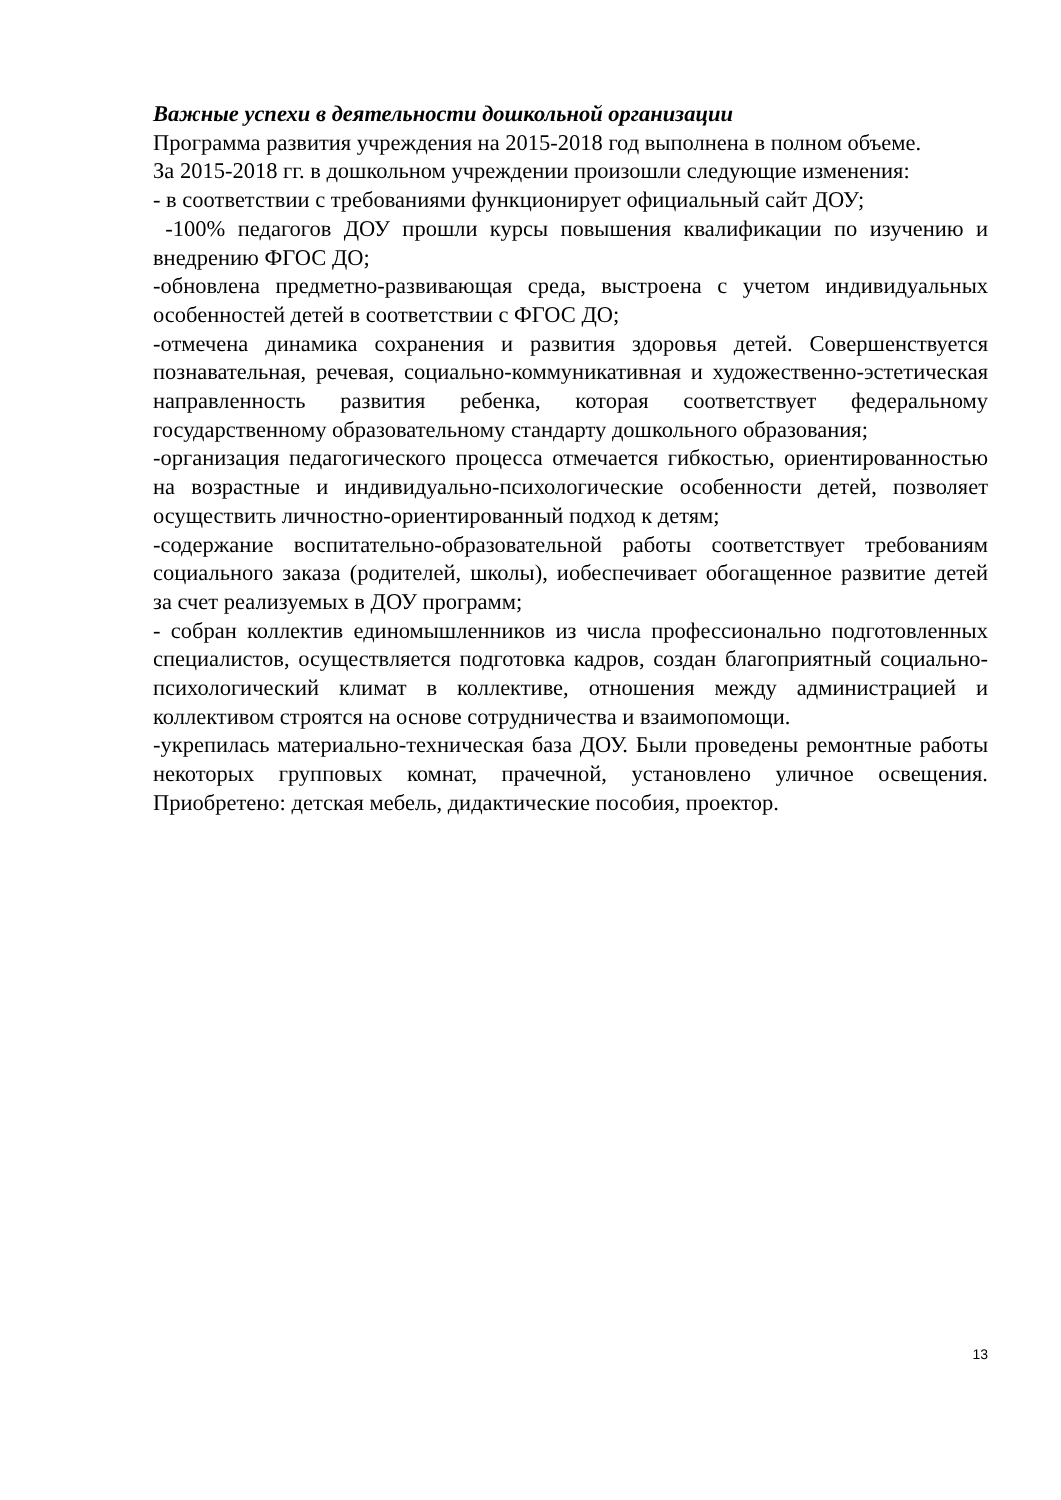Важные успехи в деятельности дошкольной организации
Программа развития учреждения на 2015-2018 год выполнена в полном объеме.
За 2015-2018 гг. в дошкольном учреждении произошли следующие изменения:
- в соответствии с требованиями функционирует официальный сайт ДОУ;
-100% педагогов ДОУ прошли курсы повышения квалификации по изучению и внедрению ФГОС ДО;
-обновлена предметно-развивающая среда, выстроена с учетом индивидуальных особенностей детей в соответствии с ФГОС ДО;
-отмечена динамика сохранения и развития здоровья детей. Совершенствуется познавательная, речевая, социально-коммуникативная и художественно-эстетическая направленность развития ребенка, которая соответствует федеральному государственному образовательному стандарту дошкольного образования;
-организация педагогического процесса отмечается гибкостью, ориентированностью на возрастные и индивидуально-психологические особенности детей, позволяет осуществить личностно-ориентированный подход к детям;
-содержание воспитательно-образовательной работы соответствует требованиям социального заказа (родителей, школы), иобеспечивает обогащенное развитие детей за счет реализуемых в ДОУ программ;
- собран коллектив единомышленников из числа профессионально подготовленных специалистов, осуществляется подготовка кадров, создан благоприятный социально-психологический климат в коллективе, отношения между администрацией и коллективом строятся на основе сотрудничества и взаимопомощи.
-укрепилась материально-техническая база ДОУ. Были проведены ремонтные работы некоторых групповых комнат, прачечной, установлено уличное освещения. Приобретено: детская мебель, дидактические пособия, проектор.
13